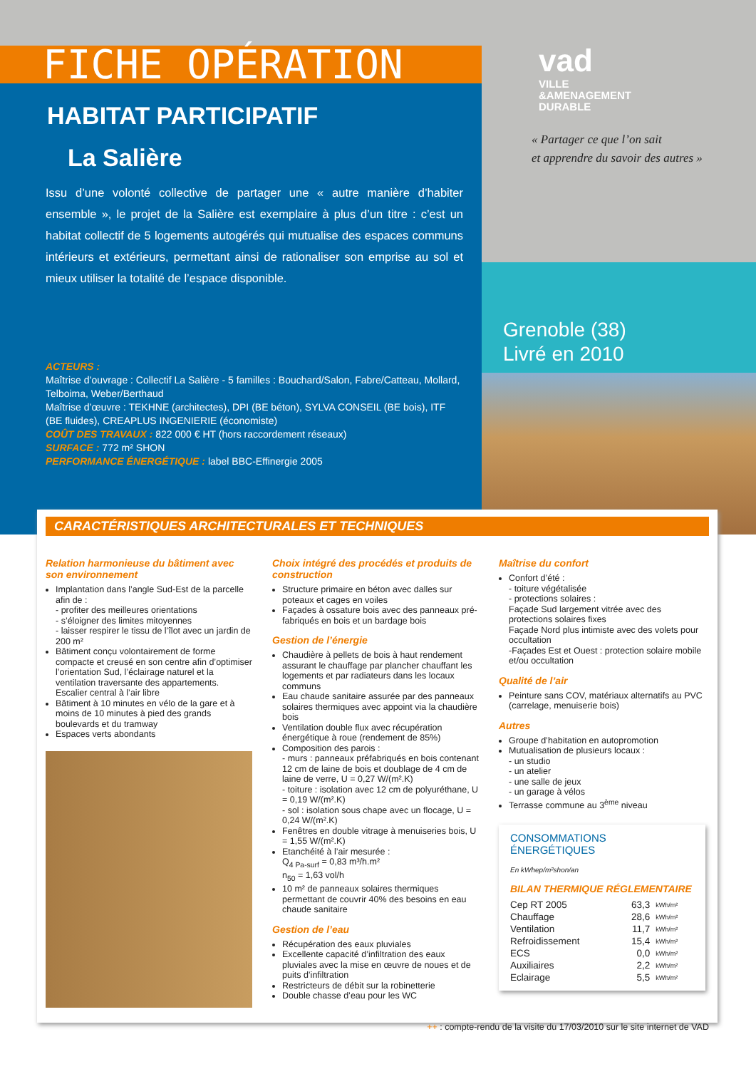FICHE OPÉRATION
HABITAT PARTICIPATIF
La Salière
Issu d’une volonté collective de partager une « autre manière d’habiter ensemble », le projet de la Salière est exemplaire à plus d’un titre : c’est un habitat collectif de 5 logements autogérés qui mutualise des espaces communs intérieurs et extérieurs, permettant ainsi de rationaliser son emprise au sol et mieux utiliser la totalité de l’espace disponible.
ACTEURS :
Maîtrise d’ouvrage : Collectif La Salière - 5 familles : Bouchard/Salon, Fabre/Catteau, Mollard, Telboima, Weber/Berthaud
Maîtrise d’œuvre : TEKHNE (architectes), DPI (BE béton), SYLVA CONSEIL (BE bois), ITF (BE fluides), CREAPLUS INGENIERIE (économiste)
COÛT DES TRAVAUX : 822 000 € HT (hors raccordement réseaux)
SURFACE : 772 m² SHON
PERFORMANCE ÉNERGÉTIQUE : label BBC-Effinergie 2005
vad
VILLE
&AMENAGEMENT
DURABLE
« Partager ce que l’on sait
et apprendre du savoir des autres »
Grenoble (38)
Livré en 2010
CARACTÉRISTIQUES ARCHITECTURALES ET TECHNIQUES
Relation harmonieuse du bâtiment avec son environnement
Implantation dans l’angle Sud-Est de la parcelle afin de :
- profiter des meilleures orientations
- s’éloigner des limites mitoyennes
- laisser respirer le tissu de l’îlot avec un jardin de 200 m²
Bâtiment conçu volontairement de forme compacte et creusé en son centre afin d’optimiser l’orientation Sud, l’éclairage naturel et la ventilation traversante des appartements. Escalier central à l’air libre
Bâtiment à 10 minutes en vélo de la gare et à moins de 10 minutes à pied des grands boulevards et du tramway
Espaces verts abondants
Choix intégré des procédés et produits de construction
Structure primaire en béton avec dalles sur poteaux et cages en voiles
Façades à ossature bois avec des panneaux pré-fabriqués en bois et un bardage bois
Gestion de l’énergie
Chaudière à pellets de bois à haut rendement assurant le chauffage par plancher chauffant les logements et par radiateurs dans les locaux communs
Eau chaude sanitaire assurée par des panneaux solaires thermiques avec appoint via la chaudière bois
Ventilation double flux avec récupération énergétique à roue (rendement de 85%)
Composition des parois :
- murs : panneaux préfabriqués en bois contenant 12 cm de laine de bois et doublage de 4 cm de laine de verre, U = 0,27 W/(m².K)
- toiture : isolation avec 12 cm de polyuréthane, U = 0,19 W/(m².K)
- sol : isolation sous chape avec un flocage, U = 0,24 W/(m².K)
Fenêtres en double vitrage à menuiseries bois, U = 1,55 W/(m².K)
Etanchéité à l’air mesurée :
Q<sub>4 Pa-surf</sub> = 0,83 m³/h.m²
n<sub>50</sub> = 1,63 vol/h
10 m² de panneaux solaires thermiques permettant de couvrir 40% des besoins en eau chaude sanitaire
Gestion de l’eau
Récupération des eaux pluviales
Excellente capacité d’infiltration des eaux pluviales avec la mise en œuvre de noues et de puits d’infiltration
Restricteurs de débit sur la robinetterie
Double chasse d’eau pour les WC
Maîtrise du confort
Confort d’été :
- toiture végétalisée
- protections solaires :
Façade Sud largement vitrée avec des protections solaires fixes
Façade Nord plus intimiste avec des volets pour occultation
-Façades Est et Ouest : protection solaire mobile et/ou occultation
Qualité de l’air
Peinture sans COV, matériaux alternatifs au PVC (carrelage, menuiserie bois)
Autres
Groupe d’habitation en autopromotion
Mutualisation de plusieurs locaux :
- un studio
- un atelier
- une salle de jeux
- un garage à vélos
Terrasse commune au 3<sup>ème</sup> niveau
CONSOMMATIONS ÉNERGÉTIQUES
En kWhep/m²shon/an
BILAN THERMIQUE RÉGLEMENTAIRE
| Cep RT 2005 | 63,3 | kWh/m² |
| Chauffage | 28,6 | kWh/m² |
| Ventilation | 11,7 | kWh/m² |
| Refroidissement | 15,4 | kWh/m² |
| ECS | 0,0 | kWh/m² |
| Auxiliaires | 2,2 | kWh/m² |
| Eclairage | 5,5 | kWh/m² |
++ : compte-rendu de la visite du 17/03/2010 sur le site internet de VAD